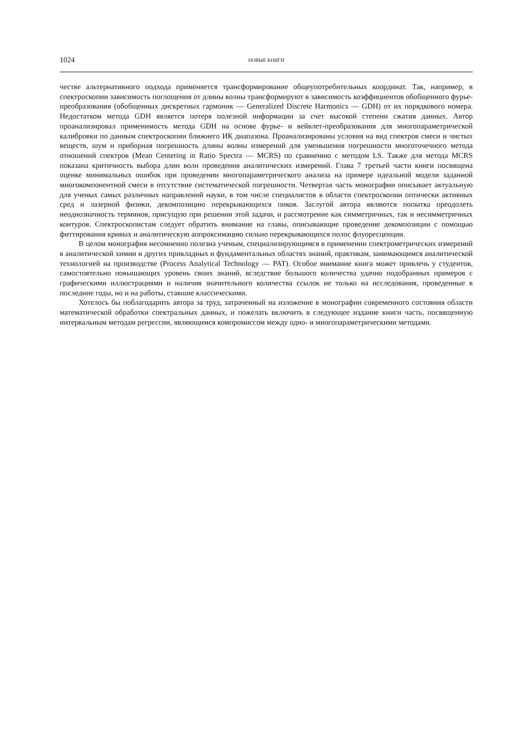1024 НОВЫЕ КНИГИ
честве альтернативного подхода применяется трансформирование общеупотребительных координат. Так, например, в спектроскопии зависимость поглощения от длины волны трансформируют в зависимость коэффициентов обобщенного фурье-преобразования (обобщенных дискретных гармоник — Generalized Discrete Harmonics — GDH) от их порядкового номера. Недостатком метода GDH является потеря полезной информации за счет высокой степени сжатия данных. Автор проанализировал применимость метода GDH на основе фурье- и вейвлет-преобразования для многопараметрической калибровки по данным спектроскопии ближнего ИК диапазона. Проанализированы условия на вид спектров смеси и чистых веществ, шум и приборная погрешность длины волны измерений для уменьшения погрешности многоточечного метода отношений спектров (Mean Centering in Ratio Spectra — MCRS) по сравнению с методом LS. Также для метода MCRS показана критичность выбора длин волн проведения аналитических измерений. Глава 7 третьей части книги посвящена оценке минимальных ошибок при проведении многопараметрического анализа на примере идеальной модели заданной многокомпонентной смеси в отсутствие систематической погрешности. Четвертая часть монографии описывает актуальную для ученых самых различных направлений науки, в том числе специалистов в области спектроскопии оптически активных сред и лазерной физики, декомпозицию перекрывающихся пиков. Заслугой автора являются попытка преодолеть неоднозначность терминов, присущую при решении этой задачи, и рассмотрение как симметричных, так и несимметричных контуров. Спектроскопистам следует обратить внимание на главы, описывающие проведение декомпозиции с помощью фиттирования кривых и аналитическую аппроксимацию сильно перекрывающихся полос флуоресценции.
В целом монография несомненно полезна ученым, специализирующимся в применении спектрометрических измерений в аналитической химии и других прикладных и фундаментальных областях знаний, практикам, занимающимся аналитической технологией на производстве (Process Analytical Technology — PAT). Особое внимание книга может привлечь у студентов, самостоятельно повышающих уровень своих знаний, вследствие большого количества удачно подобранных примеров с графическими иллюстрациями и наличия значительного количества ссылок не только на исследования, проведенные в последние годы, но и на работы, ставшие классическими.
Хотелось бы поблагодарить автора за труд, затраченный на изложение в монографии современного состояния области математической обработки спектральных данных, и пожелать включить в следующее издание книги часть, посвященную интервальным методам регрессии, являющимся компромиссом между одно- и многопараметрическими методами.